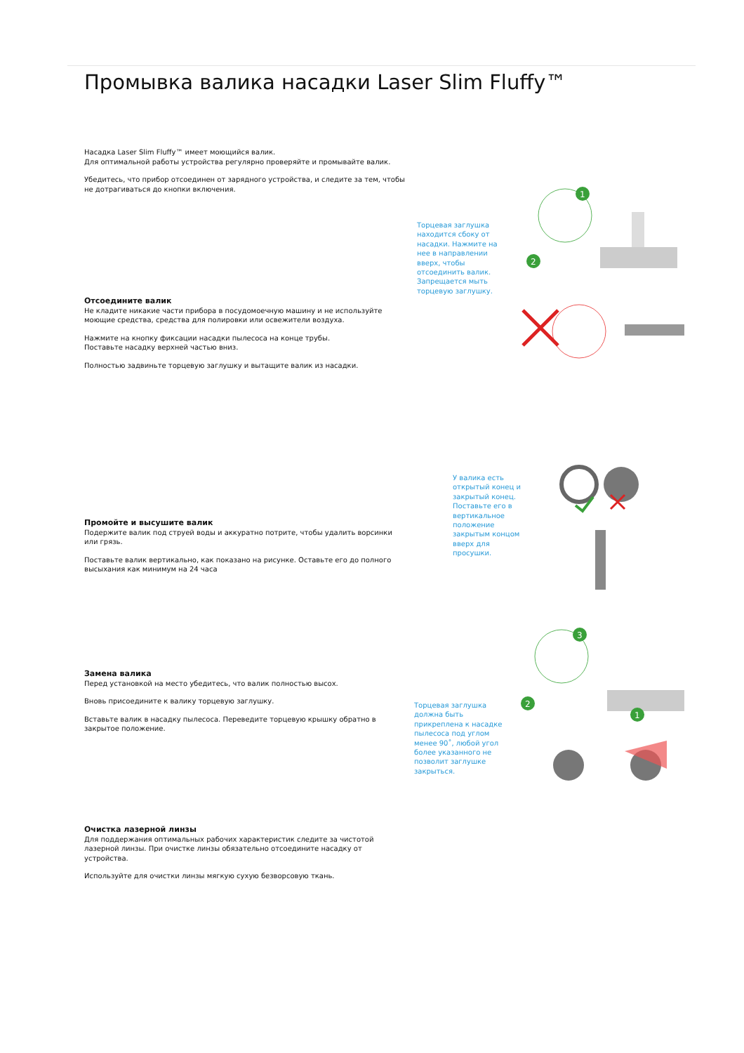Промывка валика насадки Laser Slim Fluffy™
Насадка Laser Slim Fluffy™ имеет моющийся валик.
Для оптимальной работы устройства регулярно проверяйте и промывайте валик.
Убедитесь, что прибор отсоединен от зарядного устройства, и следите за тем, чтобы не дотрагиваться до кнопки включения.
Торцевая заглушка находится сбоку от насадки. Нажмите на нее в направлении вверх, чтобы отсоединить валик. Запрещается мыть торцевую заглушку.
1
2
Отсоедините валик
Не кладите никакие части прибора в посудомоечную машину и не используйте моющие средства, средства для полировки или освежители воздуха.
Нажмите на кнопку фиксации насадки пылесоса на конце трубы.
Поставьте насадку верхней частью вниз.
Полностью задвиньте торцевую заглушку и вытащите валик из насадки.
У валика есть открытый конец и закрытый конец. Поставьте его в вертикальное положение закрытым концом вверх для просушки.
Промойте и высушите валик
Подержите валик под струей воды и аккуратно потрите, чтобы удалить ворсинки или грязь.
Поставьте валик вертикально, как показано на рисунке. Оставьте его до полного высыхания как минимум на 24 часа
3
2
1
Замена валика
Перед установкой на место убедитесь, что валик полностью высох.
Вновь присоедините к валику торцевую заглушку.
Вставьте валик в насадку пылесоса. Переведите торцевую крышку обратно в закрытое положение.
Торцевая заглушка должна быть прикреплена к насадке пылесоса под углом менее 90˚, любой угол более указанного не позволит заглушке закрыться.
Очистка лазерной линзы
Для поддержания оптимальных рабочих характеристик следите за чистотой лазерной линзы. При очистке линзы обязательно отсоедините насадку от устройства.
Используйте для очистки линзы мягкую сухую безворсовую ткань.